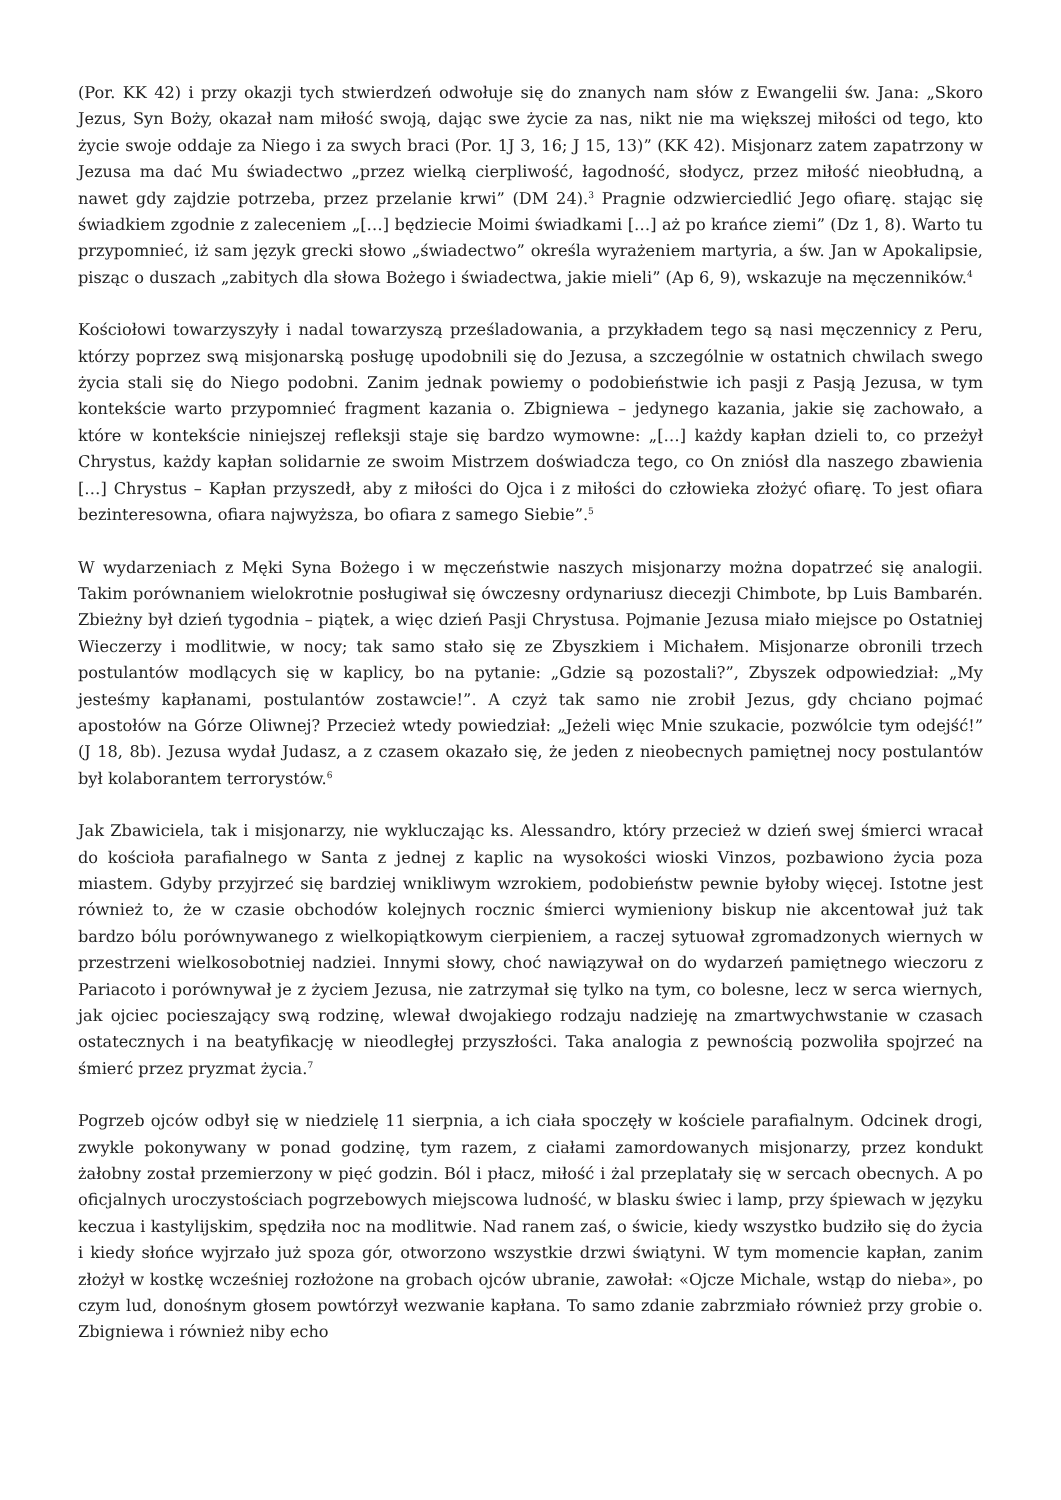(Por. KK 42) i przy okazji tych stwierdzeń odwołuje się do znanych nam słów z Ewangelii św. Jana: „Skoro Jezus, Syn Boży, okazał nam miłość swoją, dając swe życie za nas, nikt nie ma większej miłości od tego, kto życie swoje oddaje za Niego i za swych braci (Por. 1J 3, 16; J 15, 13)” (KK 42). Misjonarz zatem zapatrzony w Jezusa ma dać Mu świadectwo „przez wielką cierpliwość, łagodność, słodycz, przez miłość nieobłudną, a nawet gdy zajdzie potrzeba, przez przelanie krwi” (DM 24).<sup>3</sup> Pragnie odzwierciedlić Jego ofiarę. stając się świadkiem zgodnie z zaleceniem „[…] będziecie Moimi świadkami […] aż po krańce ziemi” (Dz 1, 8). Warto tu przypomnieć, iż sam język grecki słowo „świadectwo” określa wyrażeniem martyria, a św. Jan w Apokalipsie, pisząc o duszach „zabitych dla słowa Bożego i świadectwa, jakie mieli” (Ap 6, 9), wskazuje na męczenników.<sup>4</sup>
Kościołowi towarzyszyły i nadal towarzyszą prześladowania, a przykładem tego są nasi męczennicy z Peru, którzy poprzez swą misjonarską posługę upodobnili się do Jezusa, a szczególnie w ostatnich chwilach swego życia stali się do Niego podobni. Zanim jednak powiemy o podobieństwie ich pasji z Pasją Jezusa, w tym kontekście warto przypomnieć fragment kazania o. Zbigniewa – jedynego kazania, jakie się zachowało, a które w kontekście niniejszej refleksji staje się bardzo wymowne: „[…] każdy kapłan dzieli to, co przeżył Chrystus, każdy kapłan solidarnie ze swoim Mistrzem doświadcza tego, co On zniósł dla naszego zbawienia […] Chrystus – Kapłan przyszedł, aby z miłości do Ojca i z miłości do człowieka złożyć ofiarę. To jest ofiara bezinteresowna, ofiara najwyższa, bo ofiara z samego Siebie”.<sup>5</sup>
W wydarzeniach z Męki Syna Bożego i w męczeństwie naszych misjonarzy można dopatrzeć się analogii. Takim porównaniem wielokrotnie posługiwał się ówczesny ordynariusz diecezji Chimbote, bp Luis Bambarén. Zbieżny był dzień tygodnia – piątek, a więc dzień Pasji Chrystusa. Pojmanie Jezusa miało miejsce po Ostatniej Wieczerzy i modlitwie, w nocy; tak samo stało się ze Zbyszkiem i Michałem. Misjonarze obronili trzech postulantów modlących się w kaplicy, bo na pytanie: „Gdzie są pozostali?”, Zbyszek odpowiedział: „My jesteśmy kapłanami, postulantów zostawcie!”. A czyż tak samo nie zrobił Jezus, gdy chciano pojmać apostołów na Górze Oliwnej? Przecież wtedy powiedział: „Jeżeli więc Mnie szukacie, pozwólcie tym odejść!” (J 18, 8b). Jezusa wydał Judasz, a z czasem okazało się, że jeden z nieobecnych pamiętnej nocy postulantów był kolaborantem terrorystów.<sup>6</sup>
Jak Zbawiciela, tak i misjonarzy, nie wykluczając ks. Alessandro, który przecież w dzień swej śmierci wracał do kościoła parafialnego w Santa z jednej z kaplic na wysokości wioski Vinzos, pozbawiono życia poza miastem. Gdyby przyjrzeć się bardziej wnikliwym wzrokiem, podobieństw pewnie byłoby więcej. Istotne jest również to, że w czasie obchodów kolejnych rocznic śmierci wymieniony biskup nie akcentował już tak bardzo bólu porównywanego z wielkopiątkowym cierpieniem, a raczej sytuował zgromadzonych wiernych w przestrzeni wielkosobotniej nadziei. Innymi słowy, choć nawiązywał on do wydarzeń pamiętnego wieczoru z Pariacoto i porównywał je z życiem Jezusa, nie zatrzymał się tylko na tym, co bolesne, lecz w serca wiernych, jak ojciec pocieszający swą rodzinę, wlewał dwojakiego rodzaju nadzieję na zmartwychwstanie w czasach ostatecznych i na beatyfikację w nieodległej przyszłości. Taka analogia z pewnością pozwoliła spojrzeć na śmierć przez pryzmat życia.<sup>7</sup>
Pogrzeb ojców odbył się w niedzielę 11 sierpnia, a ich ciała spoczęły w kościele parafialnym. Odcinek drogi, zwykle pokonywany w ponad godzinę, tym razem, z ciałami zamordowanych misjonarzy, przez kondukt żałobny został przemierzony w pięć godzin. Ból i płacz, miłość i żal przeplatały się w sercach obecnych. A po oficjalnych uroczystościach pogrzebowych miejscowa ludność, w blasku świec i lamp, przy śpiewach w języku keczua i kastylijskim, spędziła noc na modlitwie. Nad ranem zaś, o świcie, kiedy wszystko budziło się do życia i kiedy słońce wyjrzało już spoza gór, otworzono wszystkie drzwi świątyni. W tym momencie kapłan, zanim złożył w kostkę wcześniej rozłożone na grobach ojców ubranie, zawołał: «Ojcze Michale, wstąp do nieba», po czym lud, donośnym głosem powtórzył wezwanie kapłana. To samo zdanie zabrzmiało również przy grobie o. Zbigniewa i również niby echo